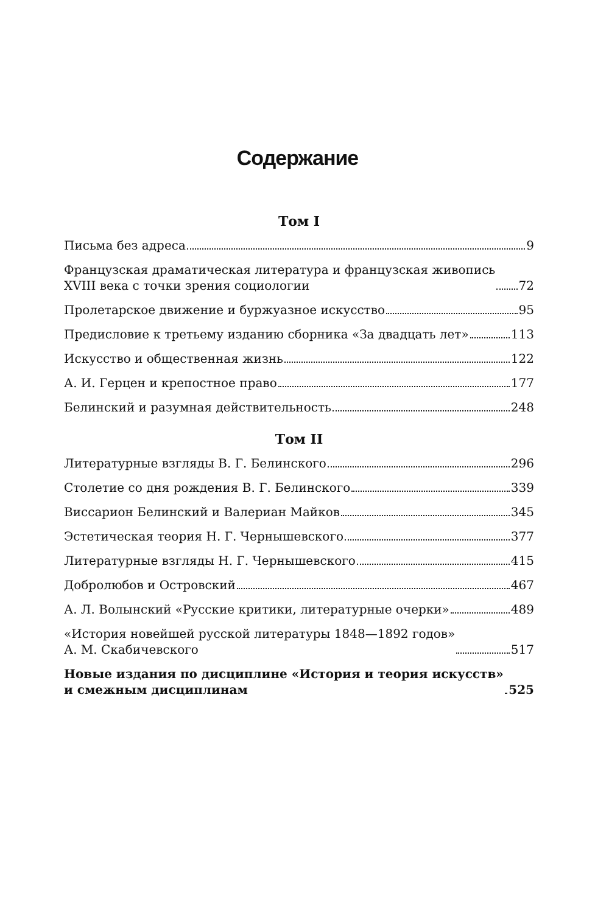Содержание
Том I
Письма без адреса 9
Французская драматическая литература и французская живопись
XVIII века с точки зрения социологии 72
Пролетарское движение и буржуазное искусство 95
Предисловие к третьему изданию сборника «За двадцать лет» 113
Искусство и общественная жизнь 122
А. И. Герцен и крепостное право 177
Белинский и разумная действительность 248
Том II
Литературные взгляды В. Г. Белинского 296
Столетие со дня рождения В. Г. Белинского 339
Виссарион Белинский и Валериан Майков 345
Эстетическая теория Н. Г. Чернышевского 377
Литературные взгляды Н. Г. Чернышевского 415
Добролюбов и Островский 467
А. Л. Волынский «Русские критики, литературные очерки» 489
«История новейшей русской литературы 1848—1892 годов»
А. М. Скабичевского 517
Новые издания по дисциплине «История и теория искусств»
и смежным дисциплинам 525